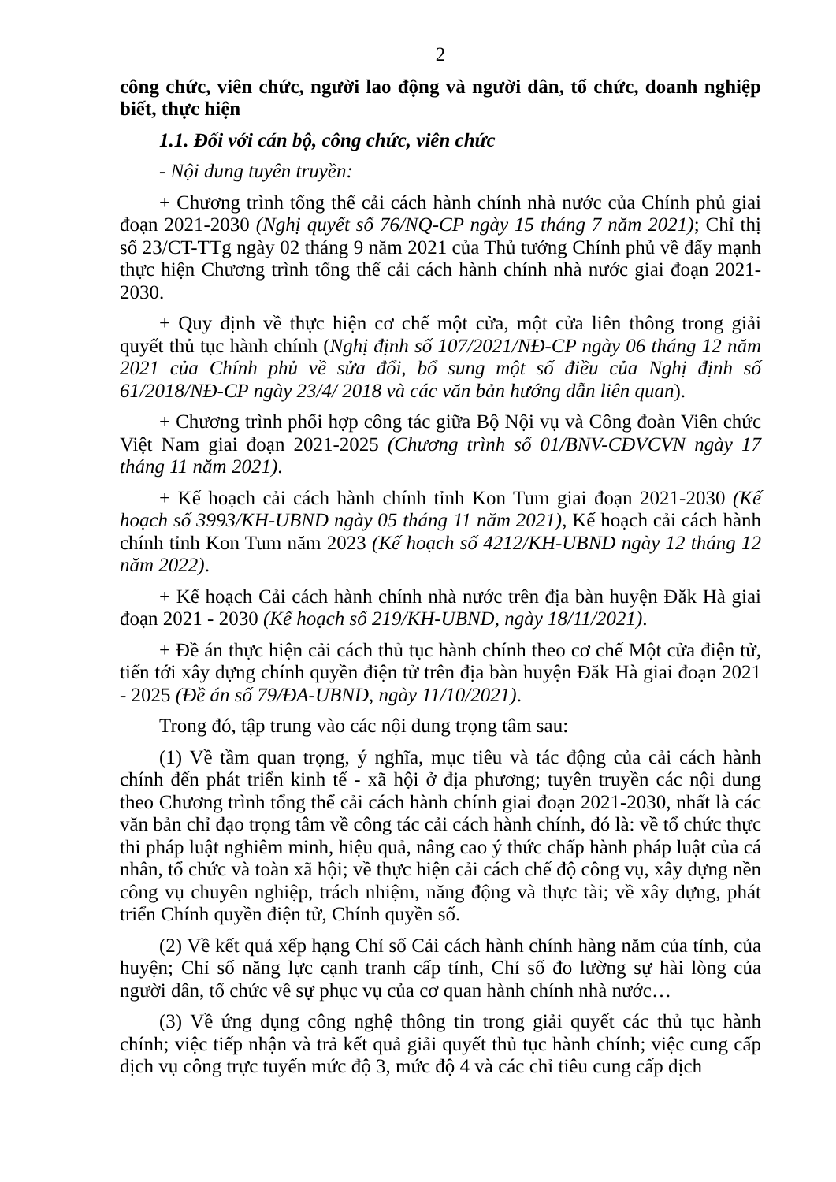2
công chức, viên chức, người lao động và người dân, tổ chức, doanh nghiệp biết, thực hiện
1.1. Đối với cán bộ, công chức, viên chức
- Nội dung tuyên truyền:
+ Chương trình tổng thể cải cách hành chính nhà nước của Chính phủ giai đoạn 2021-2030 (Nghị quyết số 76/NQ-CP ngày 15 tháng 7 năm 2021); Chỉ thị số 23/CT-TTg ngày 02 tháng 9 năm 2021 của Thủ tướng Chính phủ về đẩy mạnh thực hiện Chương trình tổng thể cải cách hành chính nhà nước giai đoạn 2021-2030.
+ Quy định về thực hiện cơ chế một cửa, một cửa liên thông trong giải quyết thủ tục hành chính (Nghị định số 107/2021/NĐ-CP ngày 06 tháng 12 năm 2021 của Chính phủ về sửa đổi, bổ sung một số điều của Nghị định số 61/2018/NĐ-CP ngày 23/4/ 2018 và các văn bản hướng dẫn liên quan).
+ Chương trình phối hợp công tác giữa Bộ Nội vụ và Công đoàn Viên chức Việt Nam giai đoạn 2021-2025 (Chương trình số 01/BNV-CĐVCVN ngày 17 tháng 11 năm 2021).
+ Kế hoạch cải cách hành chính tỉnh Kon Tum giai đoạn 2021-2030 (Kế hoạch số 3993/KH-UBND ngày 05 tháng 11 năm 2021), Kế hoạch cải cách hành chính tỉnh Kon Tum năm 2023 (Kế hoạch số 4212/KH-UBND ngày 12 tháng 12 năm 2022).
+ Kế hoạch Cải cách hành chính nhà nước trên địa bàn huyện Đăk Hà giai đoạn 2021 - 2030 (Kế hoạch số 219/KH-UBND, ngày 18/11/2021).
+ Đề án thực hiện cải cách thủ tục hành chính theo cơ chế Một cửa điện tử, tiến tới xây dựng chính quyền điện tử trên địa bàn huyện Đăk Hà giai đoạn 2021 - 2025 (Đề án số 79/ĐA-UBND, ngày 11/10/2021).
Trong đó, tập trung vào các nội dung trọng tâm sau:
(1) Về tầm quan trọng, ý nghĩa, mục tiêu và tác động của cải cách hành chính đến phát triển kinh tế - xã hội ở địa phương; tuyên truyền các nội dung theo Chương trình tổng thể cải cách hành chính giai đoạn 2021-2030, nhất là các văn bản chỉ đạo trọng tâm về công tác cải cách hành chính, đó là: về tổ chức thực thi pháp luật nghiêm minh, hiệu quả, nâng cao ý thức chấp hành pháp luật của cá nhân, tổ chức và toàn xã hội; về thực hiện cải cách chế độ công vụ, xây dựng nền công vụ chuyên nghiệp, trách nhiệm, năng động và thực tài; về xây dựng, phát triển Chính quyền điện tử, Chính quyền số.
(2) Về kết quả xếp hạng Chỉ số Cải cách hành chính hàng năm của tỉnh, của huyện; Chỉ số năng lực cạnh tranh cấp tỉnh, Chỉ số đo lường sự hài lòng của người dân, tổ chức về sự phục vụ của cơ quan hành chính nhà nước…
(3) Về ứng dụng công nghệ thông tin trong giải quyết các thủ tục hành chính; việc tiếp nhận và trả kết quả giải quyết thủ tục hành chính; việc cung cấp dịch vụ công trực tuyến mức độ 3, mức độ 4 và các chỉ tiêu cung cấp dịch